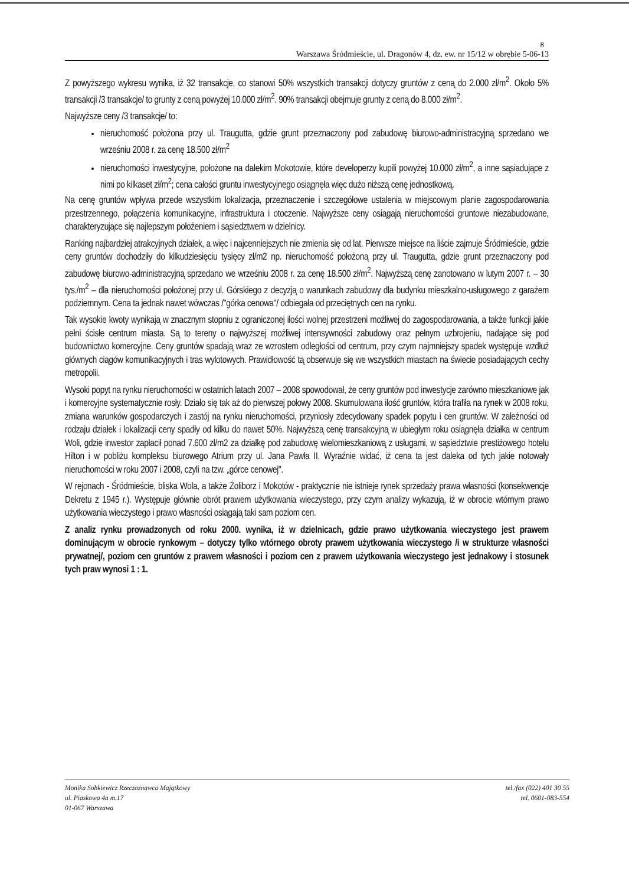8
Warszawa Śródmieście, ul. Dragonów 4, dz. ew. nr 15/12 w obrębie 5-06-13
Z powyższego wykresu wynika, iż 32 transakcje, co stanowi 50% wszystkich transakcji dotyczy gruntów z ceną do 2.000 zł/m<sup>2</sup>. Około 5% transakcji /3 transakcje/ to grunty z ceną powyżej 10.000 zł/m<sup>2</sup>. 90% transakcji obejmuje grunty z ceną do 8.000 zł/m<sup>2</sup>.
Najwyższe ceny /3 transakcje/ to:
nieruchomość położona przy ul. Traugutta, gdzie grunt przeznaczony pod zabudowę biurowo-administracyjną sprzedano we wrześniu 2008 r. za cenę 18.500 zł/m<sup>2</sup>
nieruchomości inwestycyjne, położone na dalekim Mokotowie, które developerzy kupili powyżej 10.000 zł/m<sup>2</sup>, a inne sąsiadujące z nimi po kilkaset zł/m<sup>2</sup>; cena całości gruntu inwestycyjnego osiągnęła więc dużo niższą cenę jednostkową.
Na cenę gruntów wpływa przede wszystkim lokalizacja, przeznaczenie i szczegółowe ustalenia w miejscowym planie zagospodarowania przestrzennego, połączenia komunikacyjne, infrastruktura i otoczenie. Najwyższe ceny osiągają nieruchomości gruntowe niezabudowane, charakteryzujące się najlepszym położeniem i sąsiedztwem w dzielnicy.
Ranking najbardziej atrakcyjnych działek, a więc i najcenniejszych nie zmienia się od lat. Pierwsze miejsce na liście zajmuje Śródmieście, gdzie ceny gruntów dochodziły do kilkudziesięciu tysięcy zł/m2 np. nieruchomość położoną przy ul. Traugutta, gdzie grunt przeznaczony pod zabudowę biurowo-administracyjną sprzedano we wrześniu 2008 r. za cenę 18.500 zł/m<sup>2</sup>. Najwyższą cenę zanotowano w lutym 2007 r. – 30 tys./m<sup>2</sup> – dla nieruchomości położonej przy ul. Górskiego z decyzją o warunkach zabudowy dla budynku mieszkalno-usługowego z garażem podziemnym. Cena ta jednak nawet wówczas /"górka cenowa"/ odbiegała od przeciętnych cen na rynku.
Tak wysokie kwoty wynikają w znacznym stopniu z ograniczonej ilości wolnej przestrzeni możliwej do zagospodarowania, a także funkcji jakie pełni ścisłe centrum miasta. Są to tereny o najwyższej możliwej intensywności zabudowy oraz pełnym uzbrojeniu, nadające się pod budownictwo komercyjne. Ceny gruntów spadają wraz ze wzrostem odległości od centrum, przy czym najmniejszy spadek występuje wzdłuż głównych ciągów komunikacyjnych i tras wylotowych. Prawidłowość tą obserwuje się we wszystkich miastach na świecie posiadających cechy metropolii.
Wysoki popyt na rynku nieruchomości w ostatnich latach 2007 – 2008 spowodował, że ceny gruntów pod inwestycje zarówno mieszkaniowe jak i komercyjne systematycznie rosły. Działo się tak aż do pierwszej połowy 2008. Skumulowana ilość gruntów, która trafiła na rynek w 2008 roku, zmiana warunków gospodarczych i zastój na rynku nieruchomości, przyniosły zdecydowany spadek popytu i cen gruntów. W zależności od rodzaju działek i lokalizacji ceny spadły od kilku do nawet 50%. Najwyższą cenę transakcyjną w ubiegłym roku osiągnęła działka w centrum Woli, gdzie inwestor zapłacił ponad 7.600 zł/m2 za działkę pod zabudowę wielomieszkaniową z usługami, w sąsiedztwie prestiżowego hotelu Hilton i w pobliżu kompleksu biurowego Atrium przy ul. Jana Pawła II. Wyraźnie widać, iż cena ta jest daleka od tych jakie notowały nieruchomości w roku 2007 i 2008, czyli na tzw. „górce cenowej".
W rejonach - Śródmieście, bliska Wola, a także Żoliborz i Mokotów - praktycznie nie istnieje rynek sprzedaży prawa własności (konsekwencje Dekretu z 1945 r.). Występuje głównie obrót prawem użytkowania wieczystego, przy czym analizy wykazują, iż w obrocie wtórnym prawo użytkowania wieczystego i prawo własności osiągają taki sam poziom cen.
Z analiz rynku prowadzonych od roku 2000. wynika, iż w dzielnicach, gdzie prawo użytkowania wieczystego jest prawem dominującym w obrocie rynkowym – dotyczy tylko wtórnego obroty prawem użytkowania wieczystego /i w strukturze własności prywatnej/, poziom cen gruntów z prawem własności i poziom cen z prawem użytkowania wieczystego jest jednakowy i stosunek tych praw wynosi 1 : 1.
Monika Sobkiewicz Rzeczoznawca Majątkowy
ul. Piaskowa 4a m.17
01-067 Warszawa
tel./fax (022) 401 30 55
tel. 0601-083-554